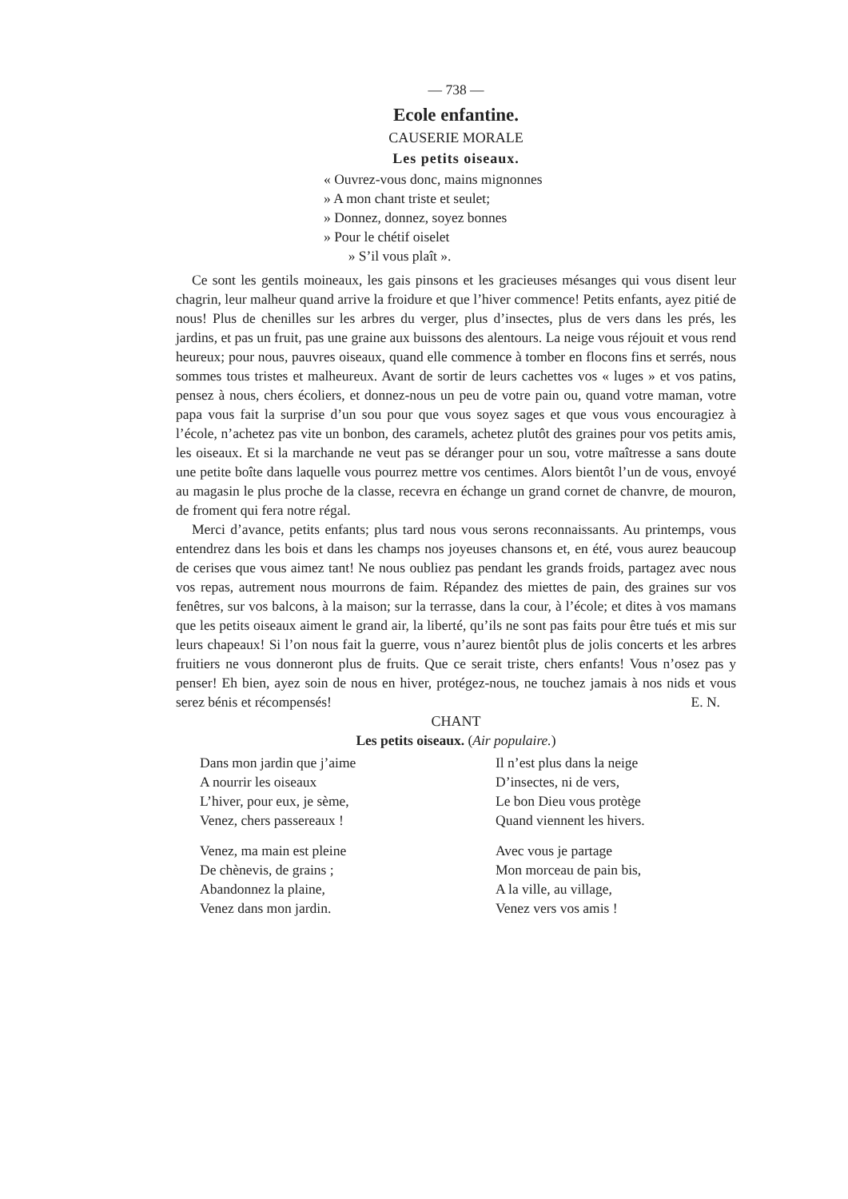— 738 —
Ecole enfantine.
CAUSERIE MORALE
Les petits oiseaux.
« Ouvrez-vous donc, mains mignonnes
» A mon chant triste et seulet;
» Donnez, donnez, soyez bonnes
» Pour le chétif oiselet
» S’il vous plaît ».
Ce sont les gentils moineaux, les gais pinsons et les gracieuses mésanges qui vous disent leur chagrin, leur malheur quand arrive la froidure et que l’hiver commence! Petits enfants, ayez pitié de nous! Plus de chenilles sur les arbres du verger, plus d’insectes, plus de vers dans les prés, les jardins, et pas un fruit, pas une graine aux buissons des alentours. La neige vous réjouit et vous rend heureux; pour nous, pauvres oiseaux, quand elle commence à tomber en flocons fins et serrés, nous sommes tous tristes et malheureux. Avant de sortir de leurs cachettes vos « luges » et vos patins, pensez à nous, chers écoliers, et donnez-nous un peu de votre pain ou, quand votre maman, votre papa vous fait la surprise d’un sou pour que vous soyez sages et que vous vous encouragiez à l’école, n’achetez pas vite un bonbon, des caramels, achetez plutôt des graines pour vos petits amis, les oiseaux. Et si la marchande ne veut pas se déranger pour un sou, votre maîtresse a sans doute une petite boîte dans laquelle vous pourrez mettre vos centimes. Alors bientôt l’un de vous, envoyé au magasin le plus proche de la classe, recevra en échange un grand cornet de chanvre, de mouron, de froment qui fera notre régal.
Merci d’avance, petits enfants; plus tard nous vous serons reconnaissants. Au printemps, vous entendrez dans les bois et dans les champs nos joyeuses chansons et, en été, vous aurez beaucoup de cerises que vous aimez tant! Ne nous oubliez pas pendant les grands froids, partagez avec nous vos repas, autrement nous mourrons de faim. Répandez des miettes de pain, des graines sur vos fenêtres, sur vos balcons, à la maison; sur la terrasse, dans la cour, à l’école; et dites à vos mamans que les petits oiseaux aiment le grand air, la liberté, qu’ils ne sont pas faits pour être tués et mis sur leurs chapeaux! Si l’on nous fait la guerre, vous n’aurez bientôt plus de jolis concerts et les arbres fruitiers ne vous donneront plus de fruits. Que ce serait triste, chers enfants! Vous n’osez pas y penser! Eh bien, ayez soin de nous en hiver, protégez-nous, ne touchez jamais à nos nids et vous serez bénis et récompensés! E. N.
CHANT
Les petits oiseaux. (Air populaire.)
Dans mon jardin que j’aime
A nourrir les oiseaux
L’hiver, pour eux, je sème,
Venez, chers passereaux !
Venez, ma main est pleine
De chènevis, de grains ;
Abandonnez la plaine,
Venez dans mon jardin.
Il n’est plus dans la neige
D’insectes, ni de vers,
Le bon Dieu vous protège
Quand viennent les hivers.
Avec vous je partage
Mon morceau de pain bis,
A la ville, au village,
Venez vers vos amis !